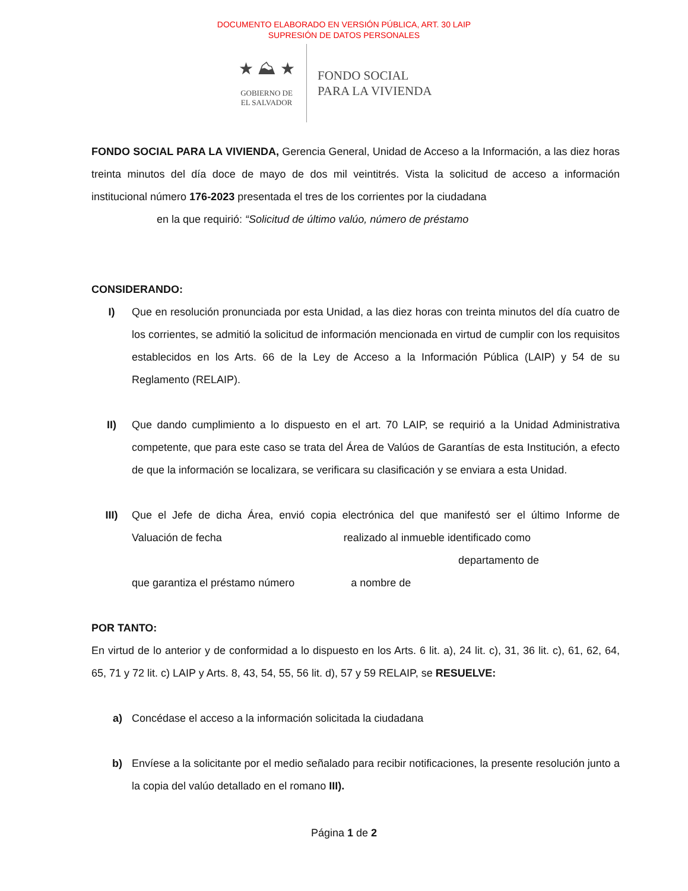DOCUMENTO ELABORADO EN VERSIÓN PÚBLICA, ART. 30 LAIP
SUPRESIÓN DE DATOS PERSONALES
★ ⛰ ★
GOBIERNO DE
EL SALVADOR
FONDO SOCIAL
PARA LA VIVIENDA
FONDO SOCIAL PARA LA VIVIENDA, Gerencia General, Unidad de Acceso a la Información, a las diez horas treinta minutos del día doce de mayo de dos mil veintitrés. Vista la solicitud de acceso a información institucional número 176-2023 presentada el tres de los corrientes por la ciudadana
en la que requirió: “Solicitud de último valúo, número de préstamo
CONSIDERANDO:
I) Que en resolución pronunciada por esta Unidad, a las diez horas con treinta minutos del día cuatro de los corrientes, se admitió la solicitud de información mencionada en virtud de cumplir con los requisitos establecidos en los Arts. 66 de la Ley de Acceso a la Información Pública (LAIP) y 54 de su Reglamento (RELAIP).
II) Que dando cumplimiento a lo dispuesto en el art. 70 LAIP, se requirió a la Unidad Administrativa competente, que para este caso se trata del Área de Valúos de Garantías de esta Institución, a efecto de que la información se localizara, se verificara su clasificación y se enviara a esta Unidad.
III) Que el Jefe de dicha Área, envió copia electrónica del que manifestó ser el último Informe de Valuación de fecha realizado al inmueble identificado como
departamento de
que garantiza el préstamo número a nombre de
POR TANTO:
En virtud de lo anterior y de conformidad a lo dispuesto en los Arts. 6 lit. a), 24 lit. c), 31, 36 lit. c), 61, 62, 64, 65, 71 y 72 lit. c) LAIP y Arts. 8, 43, 54, 55, 56 lit. d), 57 y 59 RELAIP, se RESUELVE:
a) Concédase el acceso a la información solicitada la ciudadana
b) Envíese a la solicitante por el medio señalado para recibir notificaciones, la presente resolución junto a la copia del valúo detallado en el romano III).
Página 1 de 2